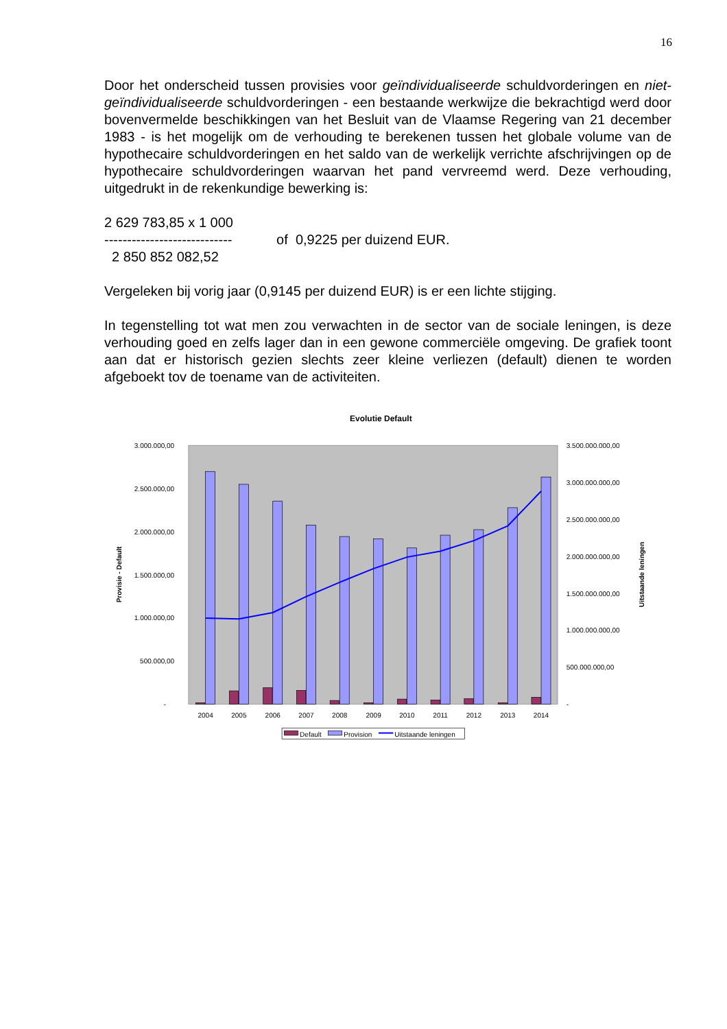16
Door het onderscheid tussen provisies voor geïndividualiseerde schuldvorderingen en niet-geïndividualiseerde schuldvorderingen - een bestaande werkwijze die bekrachtigd werd door bovenvermelde beschikkingen van het Besluit van de Vlaamse Regering van 21 december 1983 - is het mogelijk om de verhouding te berekenen tussen het globale volume van de hypothecaire schuldvorderingen en het saldo van de werkelijk verrichte afschrijvingen op de hypothecaire schuldvorderingen waarvan het pand vervreemd werd. Deze verhouding, uitgedrukt in de rekenkundige bewerking is:
2 629 783,85 x 1 000
----------------------------
2 850 852 082,52
of 0,9225 per duizend EUR.
Vergeleken bij vorig jaar (0,9145 per duizend EUR) is er een lichte stijging.
In tegenstelling tot wat men zou verwachten in de sector van de sociale leningen, is deze verhouding goed en zelfs lager dan in een gewone commerciële omgeving. De grafiek toont aan dat er historisch gezien slechts zeer kleine verliezen (default) dienen te worden afgeboekt tov de toename van de activiteiten.
Evolutie Default
3.000.000,00
2.500.000,00
2.000.000,00
1.500.000,00
1.000.000,00
500.000,00
-
3.500.000.000,00
3.000.000.000,00
2.500.000.000,00
2.000.000.000,00
1.500.000.000,00
1.000.000.000,00
500.000.000,00
-
Provisie - Default
Uitstaande leningen
2004
2005
2006
2007
2008
2009
2010
2011
2012
2013
2014
Default
Provision
Uitstaande leningen